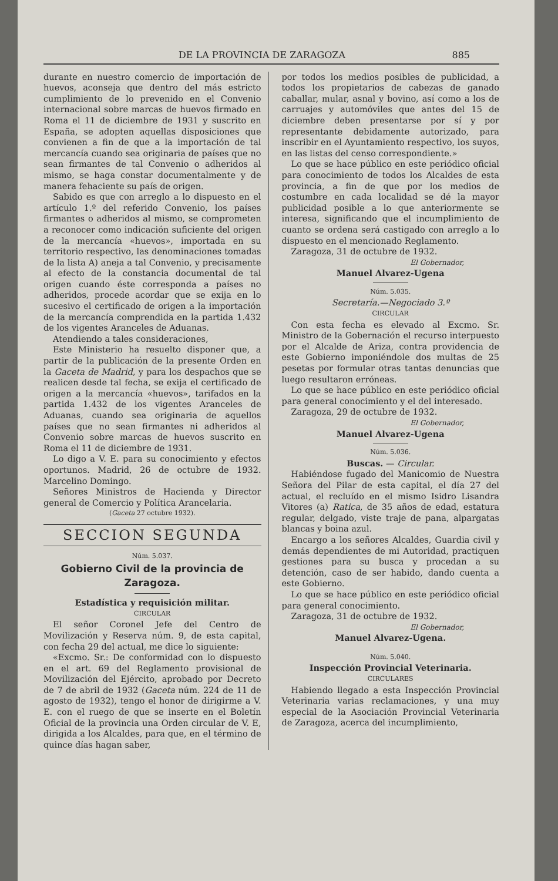DE LA PROVINCIA DE ZARAGOZA 885
durante en nuestro comercio de importación de huevos, aconseja que dentro del más estricto cumplimiento de lo prevenido en el Convenio internacional sobre marcas de huevos firmado en Roma el 11 de diciembre de 1931 y suscrito en España, se adopten aquellas disposiciones que convienen a fin de que a la importación de tal mercancía cuando sea originaria de países que no sean firmantes de tal Convenio o adheridos al mismo, se haga constar documentalmente y de manera fehaciente su país de origen.
Sabido es que con arreglo a lo dispuesto en el artículo 1.º del referido Convenio, los países firmantes o adheridos al mismo, se comprometen a reconocer como indicación suficiente del origen de la mercancía «huevos», importada en su territorio respectivo, las denominaciones tomadas de la lista A) aneja a tal Convenio, y precisamente al efecto de la constancia documental de tal origen cuando éste corresponda a países no adheridos, procede acordar que se exija en lo sucesivo el certificado de origen a la importación de la mercancía comprendida en la partida 1.432 de los vigentes Aranceles de Aduanas.
Atendiendo a tales consideraciones,
Este Ministerio ha resuelto disponer que, a partir de la publicación de la presente Orden en la Gaceta de Madrid, y para los despachos que se realicen desde tal fecha, se exija el certificado de origen a la mercancía «huevos», tarifados en la partida 1.432 de los vigentes Aranceles de Aduanas, cuando sea originaria de aquellos países que no sean firmantes ni adheridos al Convenio sobre marcas de huevos suscrito en Roma el 11 de diciembre de 1931.
Lo digo a V. E. para su conocimiento y efectos oportunos. Madrid, 26 de octubre de 1932. Marcelino Domingo.
Señores Ministros de Hacienda y Director general de Comercio y Política Arancelaria.
(Gaceta 27 octubre 1932).
SECCION SEGUNDA
Núm. 5.037.
Gobierno Civil de la provincia de Zaragoza.
Estadística y requisición militar.
CIRCULAR
El señor Coronel Jefe del Centro de Movilización y Reserva núm. 9, de esta capital, con fecha 29 del actual, me dice lo siguiente:
«Excmo. Sr.: De conformidad con lo dispuesto en el art. 69 del Reglamento provisional de Movilización del Ejército, aprobado por Decreto de 7 de abril de 1932 (Gaceta núm. 224 de 11 de agosto de 1932), tengo el honor de dirigirme a V. E. con el ruego de que se inserte en el Boletín Oficial de la provincia una Orden circular de V. E, dirigida a los Alcaldes, para que, en el término de quince días hagan saber,
por todos los medios posibles de publicidad, a todos los propietarios de cabezas de ganado caballar, mular, asnal y bovino, así como a los de carruajes y automóviles que antes del 15 de diciembre deben presentarse por sí y por representante debidamente autorizado, para inscribir en el Ayuntamiento respectivo, los suyos, en las listas del censo correspondiente.»
Lo que se hace público en este periódico oficial para conocimiento de todos los Alcaldes de esta provincia, a fin de que por los medios de costumbre en cada localidad se dé la mayor publicidad posible a lo que anteriormente se interesa, significando que el incumplimiento de cuanto se ordena será castigado con arreglo a lo dispuesto en el mencionado Reglamento.
Zaragoza, 31 de octubre de 1932.
El Gobernador,
Manuel Alvarez-Ugena
Núm. 5.035.
Secretaría.—Negociado 3.º
CIRCULAR
Con esta fecha es elevado al Excmo. Sr. Ministro de la Gobernación el recurso interpuesto por el Alcalde de Ariza, contra providencia de este Gobierno imponiéndole dos multas de 25 pesetas por formular otras tantas denuncias que luego resultaron erróneas.
Lo que se hace público en este periódico oficial para general conocimiento y el del interesado.
Zaragoza, 29 de octubre de 1932.
El Gobernador,
Manuel Alvarez-Ugena
Núm. 5.036.
Buscas. — Circular.
Habiéndose fugado del Manicomio de Nuestra Señora del Pilar de esta capital, el día 27 del actual, el recluído en el mismo Isidro Lisandra Vitores (a) Ratica, de 35 años de edad, estatura regular, delgado, viste traje de pana, alpargatas blancas y boina azul.
Encargo a los señores Alcaldes, Guardia civil y demás dependientes de mi Autoridad, practiquen gestiones para su busca y procedan a su detención, caso de ser habido, dando cuenta a este Gobierno.
Lo que se hace público en este periódico oficial para general conocimiento.
Zaragoza, 31 de octubre de 1932.
El Gobernador,
Manuel Alvarez-Ugena.
Núm. 5.040.
Inspección Provincial Veterinaria.
CIRCULARES
Habiendo llegado a esta Inspección Provincial Veterinaria varias reclamaciones, y una muy especial de la Asociación Provincial Veterinaria de Zaragoza, acerca del incumplimiento,